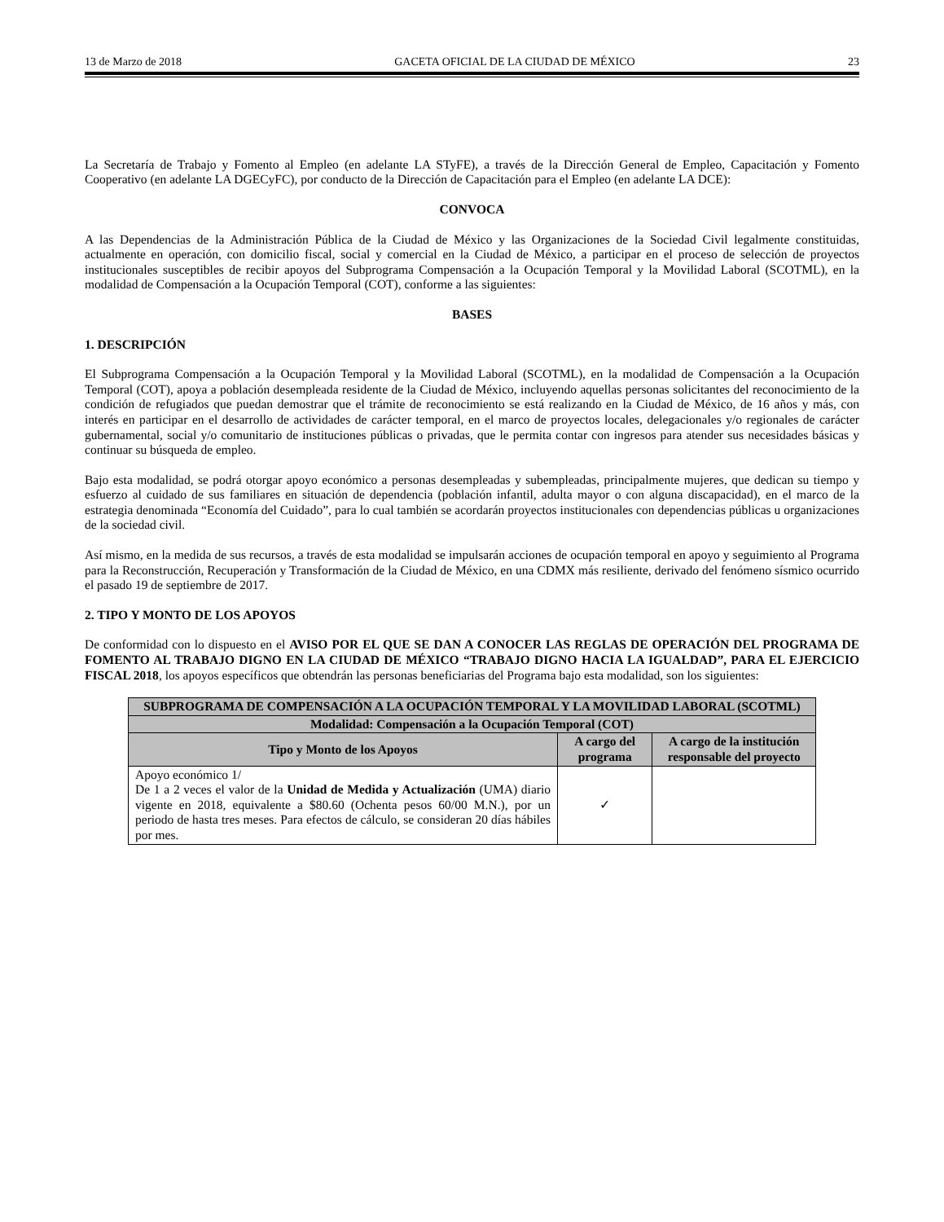13 de Marzo de 2018 GACETA OFICIAL DE LA CIUDAD DE MÉXICO 23
La Secretaría de Trabajo y Fomento al Empleo (en adelante LA STyFE), a través de la Dirección General de Empleo, Capacitación y Fomento Cooperativo (en adelante LA DGECyFC), por conducto de la Dirección de Capacitación para el Empleo (en adelante LA DCE):
CONVOCA
A las Dependencias de la Administración Pública de la Ciudad de México y las Organizaciones de la Sociedad Civil legalmente constituidas, actualmente en operación, con domicilio fiscal, social y comercial en la Ciudad de México, a participar en el proceso de selección de proyectos institucionales susceptibles de recibir apoyos del Subprograma Compensación a la Ocupación Temporal y la Movilidad Laboral (SCOTML), en la modalidad de Compensación a la Ocupación Temporal (COT), conforme a las siguientes:
BASES
1. DESCRIPCIÓN
El Subprograma Compensación a la Ocupación Temporal y la Movilidad Laboral (SCOTML), en la modalidad de Compensación a la Ocupación Temporal (COT), apoya a población desempleada residente de la Ciudad de México, incluyendo aquellas personas solicitantes del reconocimiento de la condición de refugiados que puedan demostrar que el trámite de reconocimiento se está realizando en la Ciudad de México, de 16 años y más, con interés en participar en el desarrollo de actividades de carácter temporal, en el marco de proyectos locales, delegacionales y/o regionales de carácter gubernamental, social y/o comunitario de instituciones públicas o privadas, que le permita contar con ingresos para atender sus necesidades básicas y continuar su búsqueda de empleo.
Bajo esta modalidad, se podrá otorgar apoyo económico a personas desempleadas y subempleadas, principalmente mujeres, que dedican su tiempo y esfuerzo al cuidado de sus familiares en situación de dependencia (población infantil, adulta mayor o con alguna discapacidad), en el marco de la estrategia denominada “Economía del Cuidado”, para lo cual también se acordarán proyectos institucionales con dependencias públicas u organizaciones de la sociedad civil.
Así mismo, en la medida de sus recursos, a través de esta modalidad se impulsarán acciones de ocupación temporal en apoyo y seguimiento al Programa para la Reconstrucción, Recuperación y Transformación de la Ciudad de México, en una CDMX más resiliente, derivado del fenómeno sísmico ocurrido el pasado 19 de septiembre de 2017.
2. TIPO Y MONTO DE LOS APOYOS
De conformidad con lo dispuesto en el AVISO POR EL QUE SE DAN A CONOCER LAS REGLAS DE OPERACIÓN DEL PROGRAMA DE FOMENTO AL TRABAJO DIGNO EN LA CIUDAD DE MÉXICO “TRABAJO DIGNO HACIA LA IGUALDAD”, PARA EL EJERCICIO FISCAL 2018, los apoyos específicos que obtendrán las personas beneficiarias del Programa bajo esta modalidad, son los siguientes:
| SUBPROGRAMA DE COMPENSACIÓN A LA OCUPACIÓN TEMPORAL Y LA MOVILIDAD LABORAL (SCOTML) | | |
| --- | --- | --- |
| Modalidad: Compensación a la Ocupación Temporal (COT) | | |
| Tipo y Monto de los Apoyos | A cargo del programa | A cargo de la institución responsable del proyecto |
| Apoyo económico 1/ De 1 a 2 veces el valor de la Unidad de Medida y Actualización (UMA) diario vigente en 2018, equivalente a $80.60 (Ochenta pesos 60/00 M.N.), por un periodo de hasta tres meses. Para efectos de cálculo, se consideran 20 días hábiles por mes. | ✓ | |